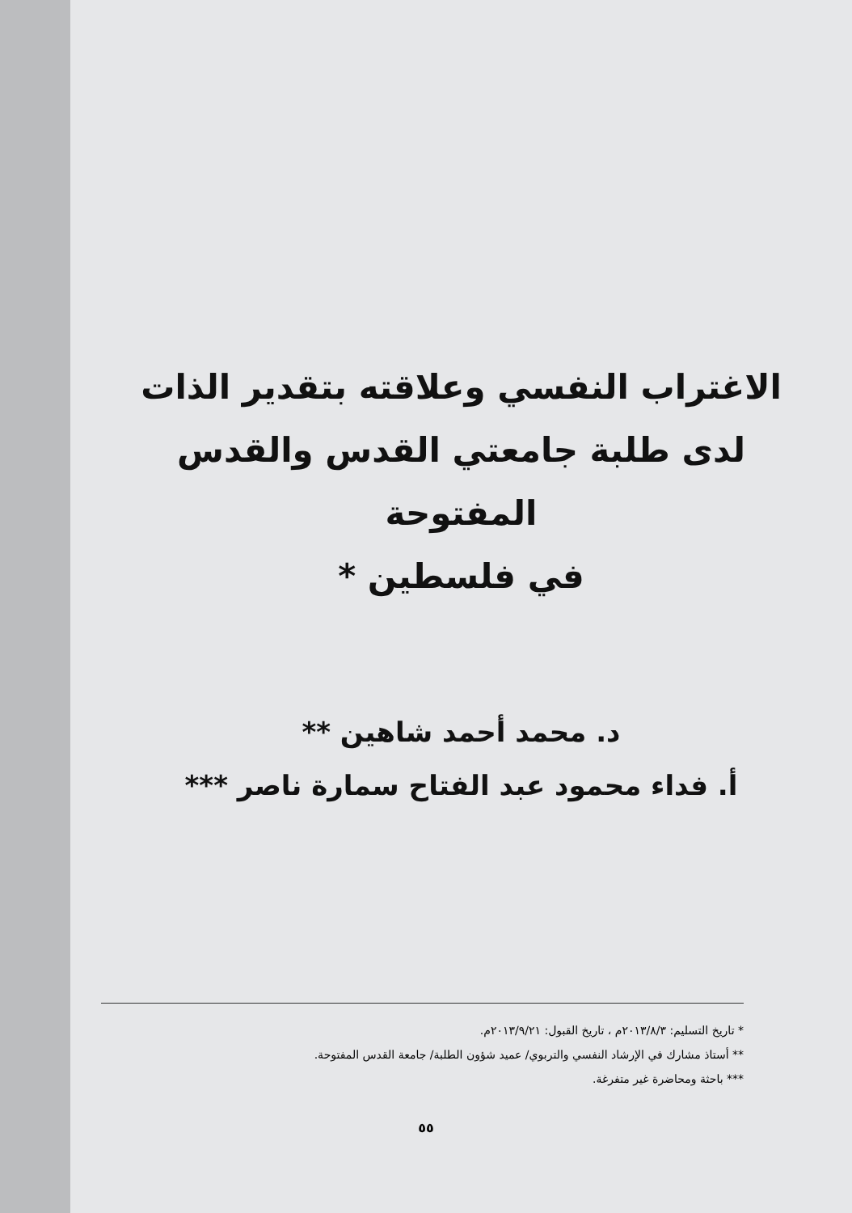الاغتراب النفسي وعلاقته بتقدير الذات
لدى طلبة جامعتي القدس والقدس المفتوحة
في فلسطين *
د. محمد أحمد شاهين **
أ. فداء محمود عبد الفتاح سمارة ناصر ***
* تاريخ التسليم: ٢٠١٣/٨/٣م ، تاريخ القبول: ٢٠١٣/٩/٢١م.
** أستاذ مشارك في الإرشاد النفسي والتربوي/ عميد شؤون الطلبة/ جامعة القدس المفتوحة.
*** باحثة ومحاضرة غير متفرغة.
٥٥